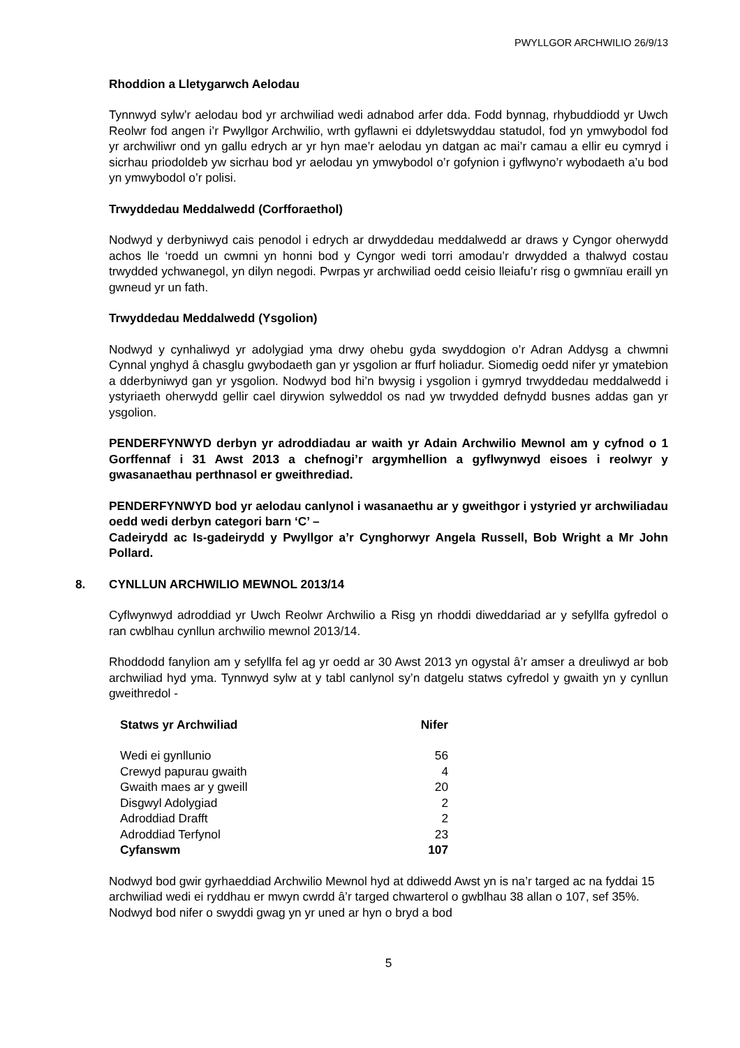PWYLLGOR ARCHWILIO 26/9/13
Rhoddion a Lletygarwch Aelodau
Tynnwyd sylw’r aelodau bod yr archwiliad wedi adnabod arfer dda. Fodd bynnag, rhybuddiodd yr Uwch Reolwr fod angen i’r Pwyllgor Archwilio, wrth gyflawni ei ddyletswyddau statudol, fod yn ymwybodol fod yr archwiliwr ond yn gallu edrych ar yr hyn mae’r aelodau yn datgan ac mai’r camau a ellir eu cymryd i sicrhau priodoldeb yw sicrhau bod yr aelodau yn ymwybodol o’r gofynion i gyflwyno’r wybodaeth a’u bod yn ymwybodol o’r polisi.
Trwyddedau Meddalwedd (Corfforaethol)
Nodwyd y derbyniwyd cais penodol i edrych ar drwyddedau meddalwedd ar draws y Cyngor oherwydd achos lle ‘roedd un cwmni yn honni bod y Cyngor wedi torri amodau’r drwydded a thalwyd costau trwydded ychwanegol, yn dilyn negodi. Pwrpas yr archwiliad oedd ceisio lleiafu’r risg o gwmnïau eraill yn gwneud yr un fath.
Trwyddedau Meddalwedd (Ysgolion)
Nodwyd y cynhaliwyd yr adolygiad yma drwy ohebu gyda swyddogion o’r Adran Addysg a chwmni Cynnal ynghyd â chasglu gwybodaeth gan yr ysgolion ar ffurf holiadur. Siomedig oedd nifer yr ymatebion a dderbyniwyd gan yr ysgolion. Nodwyd bod hi’n bwysig i ysgolion i gymryd trwyddedau meddalwedd i ystyriaeth oherwydd gellir cael dirywion sylweddol os nad yw trwydded defnydd busnes addas gan yr ysgolion.
PENDERFYNWYD derbyn yr adroddiadau ar waith yr Adain Archwilio Mewnol am y cyfnod o 1 Gorffennaf i 31 Awst 2013 a chefnogi’r argymhellion a gyflwynwyd eisoes i reolwyr y gwasanaethau perthnasol er gweithrediad.
PENDERFYNWYD bod yr aelodau canlynol i wasanaethu ar y gweithgor i ystyried yr archwiliadau oedd wedi derbyn categori barn ‘C’ –
Cadeirydd ac Is-gadeirydd y Pwyllgor a’r Cynghorwyr Angela Russell, Bob Wright a Mr John Pollard.
8. CYNLLUN ARCHWILIO MEWNOL 2013/14
Cyflwynwyd adroddiad yr Uwch Reolwr Archwilio a Risg yn rhoddi diweddariad ar y sefyllfa gyfredol o ran cwblhau cynllun archwilio mewnol 2013/14.
Rhoddodd fanylion am y sefyllfa fel ag yr oedd ar 30 Awst 2013 yn ogystal â’r amser a dreuliwyd ar bob archwiliad hyd yma. Tynnwyd sylw at y tabl canlynol sy’n datgelu statws cyfredol y gwaith yn y cynllun gweithredol -
| Statws yr Archwiliad | Nifer |
| --- | --- |
| Wedi ei gynllunio | 56 |
| Crewyd papurau gwaith | 4 |
| Gwaith maes ar y gweill | 20 |
| Disgwyl Adolygiad | 2 |
| Adroddiad Drafft | 2 |
| Adroddiad Terfynol | 23 |
| Cyfanswm | 107 |
Nodwyd bod gwir gyrhaeddiad Archwilio Mewnol hyd at ddiwedd Awst yn is na’r targed ac na fyddai 15 archwiliad wedi ei ryddhau er mwyn cwrdd â’r targed chwarterol o gwblhau 38 allan o 107, sef 35%. Nodwyd bod nifer o swyddi gwag yn yr uned ar hyn o bryd a bod
5